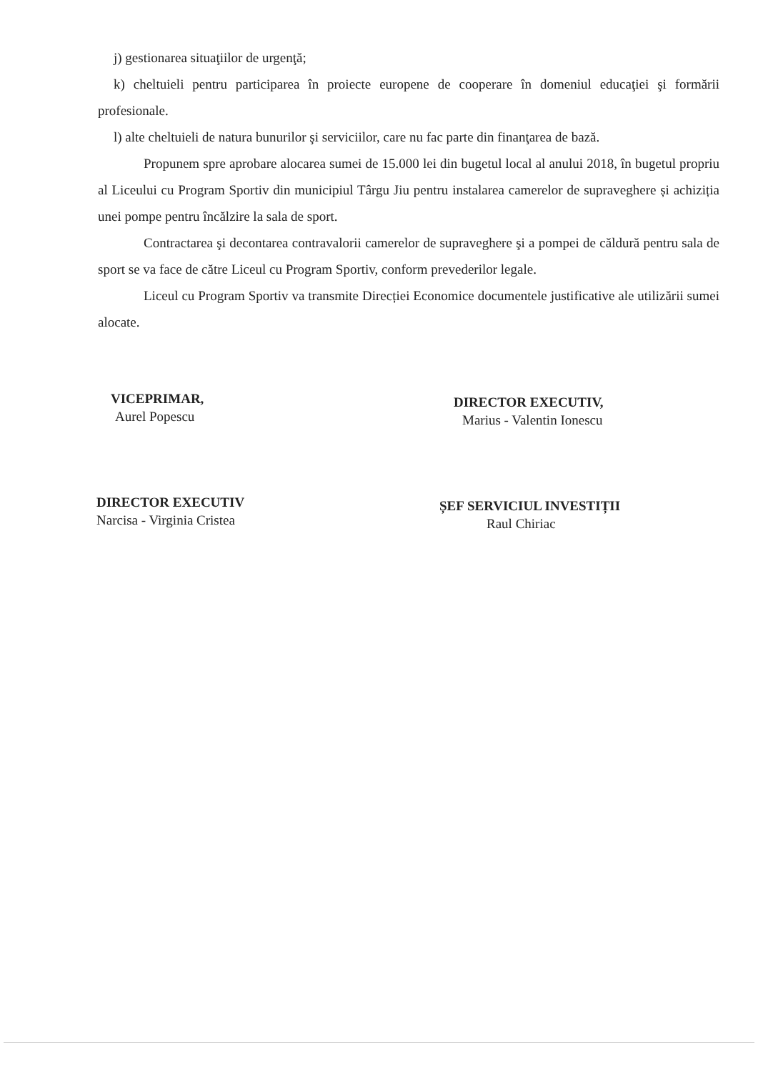j) gestionarea situaţiilor de urgenţă;
k) cheltuieli pentru participarea în proiecte europene de cooperare în domeniul educaţiei şi formării profesionale.
l) alte cheltuieli de natura bunurilor şi serviciilor, care nu fac parte din finanţarea de bază.
Propunem spre aprobare alocarea sumei de 15.000 lei din bugetul local al anului 2018, în bugetul propriu al Liceului cu Program Sportiv din municipiul Târgu Jiu pentru instalarea camerelor de supraveghere și achiziția unei pompe pentru încălzire la sala de sport.
Contractarea şi decontarea contravalorii camerelor de supraveghere şi a pompei de căldură pentru sala de sport se va face de către Liceul cu Program Sportiv, conform prevederilor legale.
Liceul cu Program Sportiv va transmite Direcției Economice documentele justificative ale utilizării sumei alocate.
VICEPRIMAR,
Aurel Popescu
DIRECTOR EXECUTIV
Narcisa - Virginia Cristea
DIRECTOR EXECUTIV,
Marius - Valentin Ionescu
ȘEF SERVICIUL INVESTIȚII
Raul Chiriac